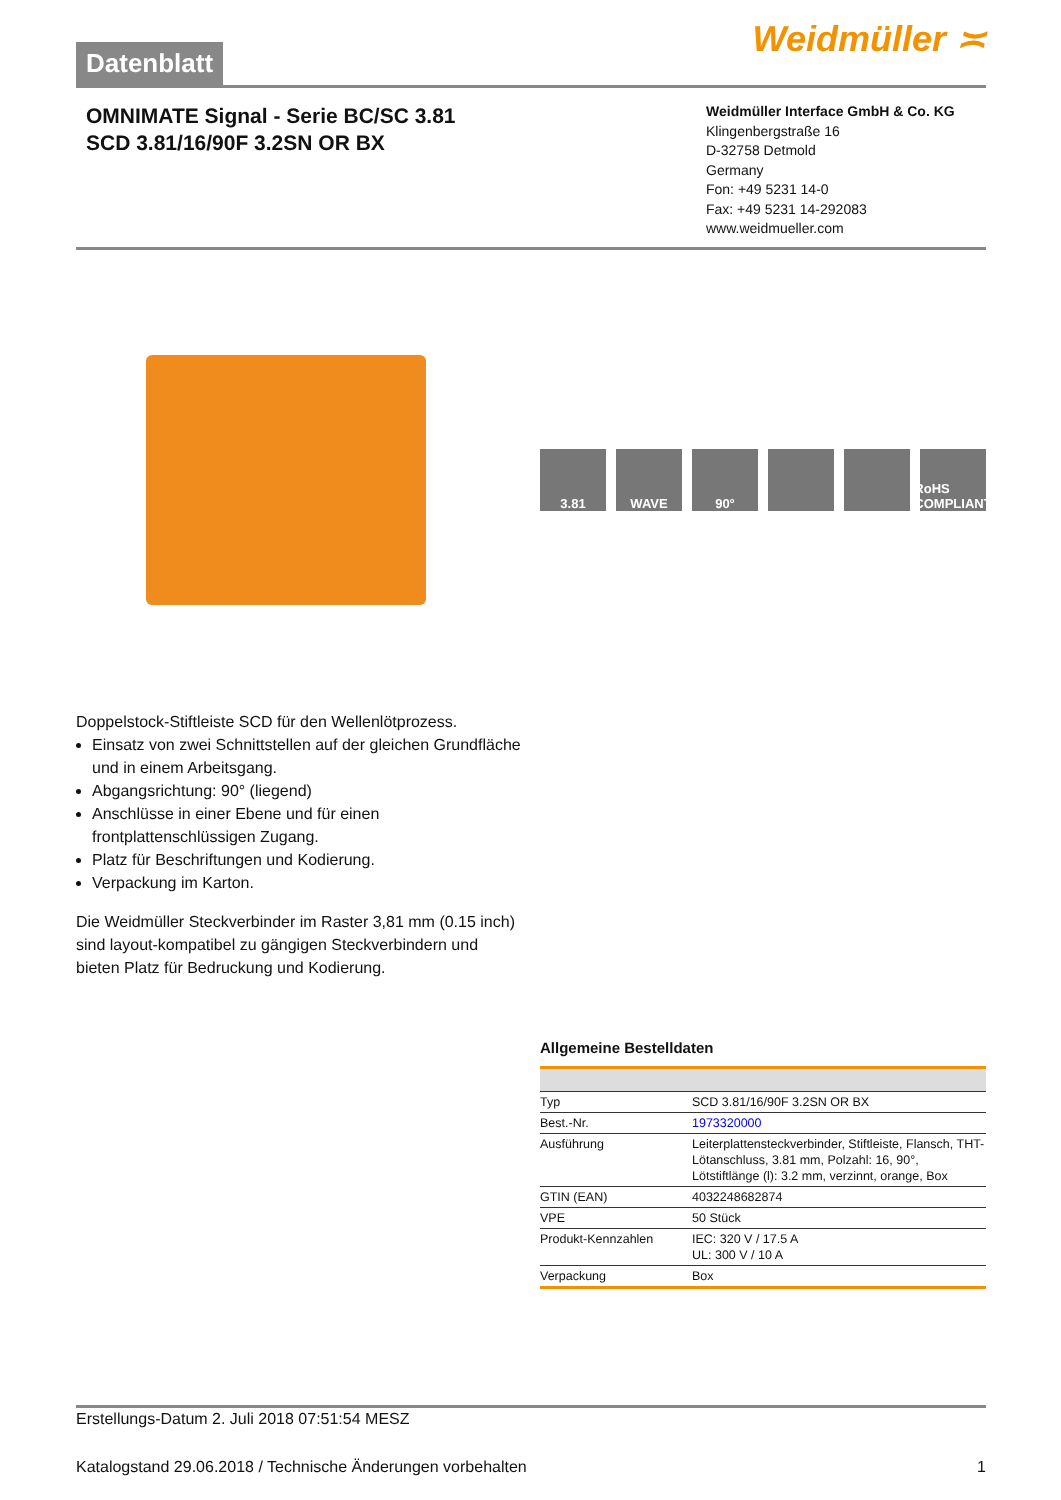Datenblatt
Weidmüller ≍
OMNIMATE Signal - Serie BC/SC 3.81
SCD 3.81/16/90F 3.2SN OR BX
Weidmüller Interface GmbH & Co. KG
Klingenbergstraße 16
D-32758 Detmold
Germany
Fon: +49 5231 14-0
Fax: +49 5231 14-292083
www.weidmueller.com
3.81 WAVE 90° RoHS COMPLIANT
Doppelstock-Stiftleiste SCD für den Wellenlötprozess.
Einsatz von zwei Schnittstellen auf der gleichen Grundfläche und in einem Arbeitsgang.
Abgangsrichtung: 90° (liegend)
Anschlüsse in einer Ebene und für einen frontplattenschlüssigen Zugang.
Platz für Beschriftungen und Kodierung.
Verpackung im Karton.
Die Weidmüller Steckverbinder im Raster 3,81 mm (0.15 inch) sind layout-kompatibel zu gängigen Steckverbindern und bieten Platz für Bedruckung und Kodierung.
Allgemeine Bestelldaten
| Typ | SCD 3.81/16/90F 3.2SN OR BX |
| Best.-Nr. | 1973320000 |
| Ausführung | Leiterplattensteckverbinder, Stiftleiste, Flansch, THT-Lötanschluss, 3.81 mm, Polzahl: 16, 90°, Lötstiftlänge (l): 3.2 mm, verzinnt, orange, Box |
| GTIN (EAN) | 4032248682874 |
| VPE | 50 Stück |
| Produkt-Kennzahlen | IEC: 320 V / 17.5 A UL: 300 V / 10 A |
| Verpackung | Box |
Erstellungs-Datum 2. Juli 2018 07:51:54 MESZ
Katalogstand 29.06.2018 / Technische Änderungen vorbehalten 1